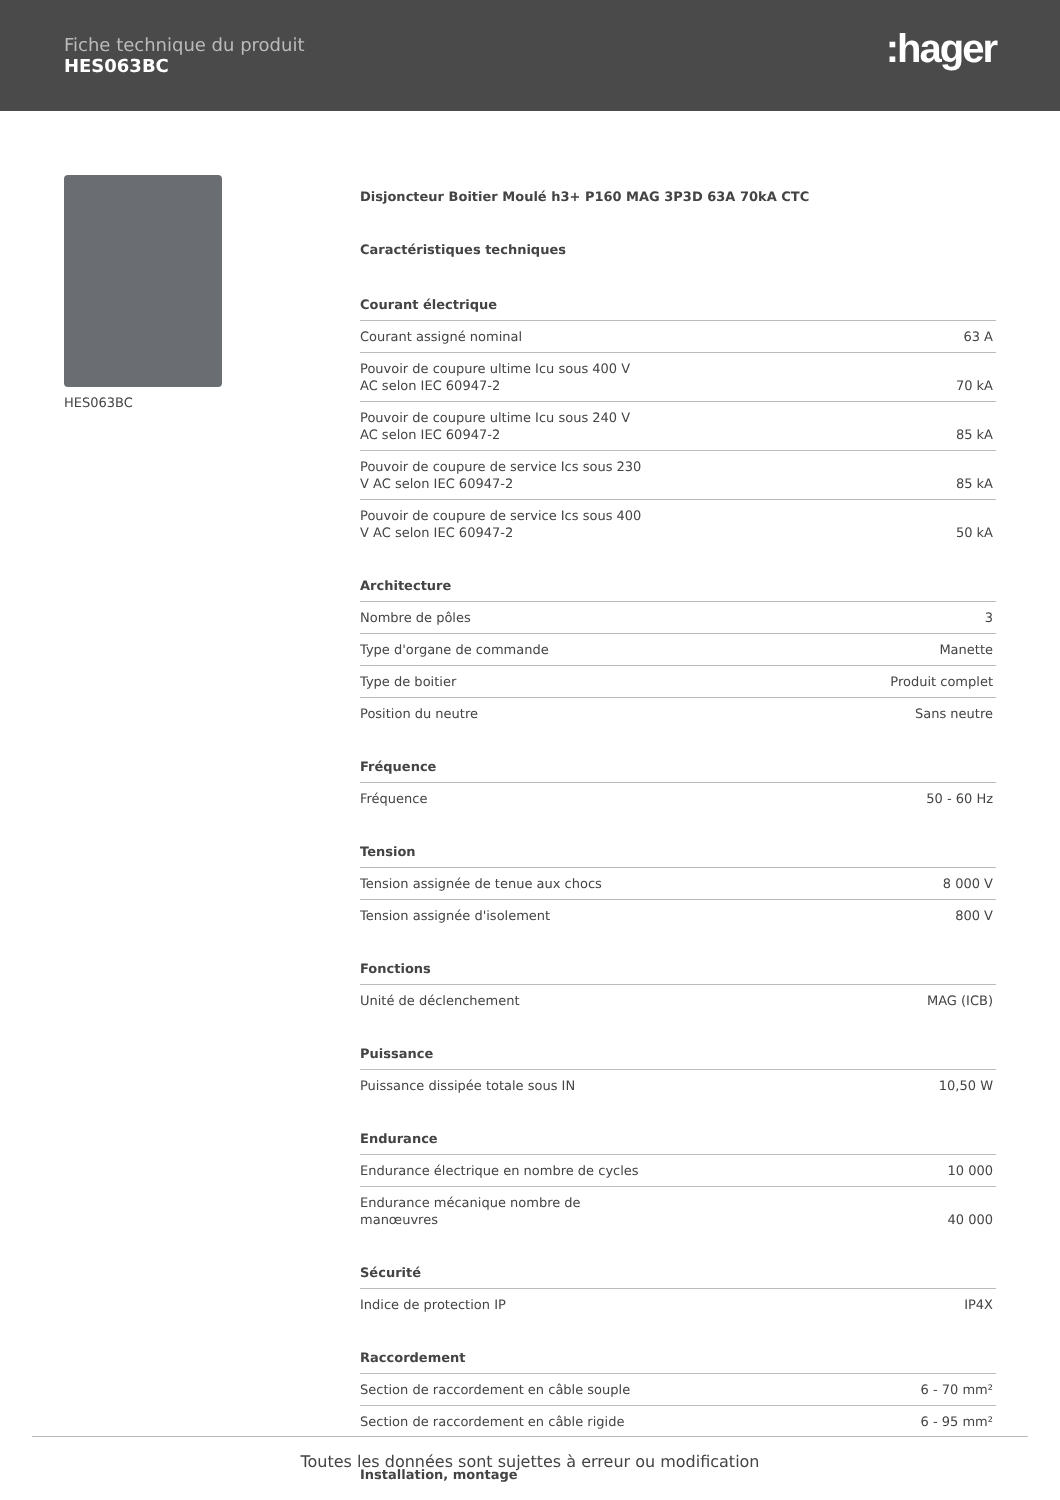Fiche technique du produit
HES063BC
:hager
HES063BC
Disjoncteur Boitier Moulé h3+ P160 MAG 3P3D 63A 70kA CTC
Caractéristiques techniques
| Courant électrique | |
| --- | --- |
| Courant assigné nominal | 63 A |
| Pouvoir de coupure ultime Icu sous 400 V AC selon IEC 60947-2 | 70 kA |
| Pouvoir de coupure ultime Icu sous 240 V AC selon IEC 60947-2 | 85 kA |
| Pouvoir de coupure de service Ics sous 230 V AC selon IEC 60947-2 | 85 kA |
| Pouvoir de coupure de service Ics sous 400 V AC selon IEC 60947-2 | 50 kA |
| Architecture | |
| --- | --- |
| Nombre de pôles | 3 |
| Type d'organe de commande | Manette |
| Type de boitier | Produit complet |
| Position du neutre | Sans neutre |
| Fréquence | |
| --- | --- |
| Fréquence | 50 - 60 Hz |
| Tension | |
| --- | --- |
| Tension assignée de tenue aux chocs | 8 000 V |
| Tension assignée d'isolement | 800 V |
| Fonctions | |
| --- | --- |
| Unité de déclenchement | MAG (ICB) |
| Puissance | |
| --- | --- |
| Puissance dissipée totale sous IN | 10,50 W |
| Endurance | |
| --- | --- |
| Endurance électrique en nombre de cycles | 10 000 |
| Endurance mécanique nombre de manœuvres | 40 000 |
| Sécurité | |
| --- | --- |
| Indice de protection IP | IP4X |
| Raccordement | |
| --- | --- |
| Section de raccordement en câble souple | 6 - 70 mm² |
| Section de raccordement en câble rigide | 6 - 95 mm² |
Installation, montage
Toutes les données sont sujettes à erreur ou modification